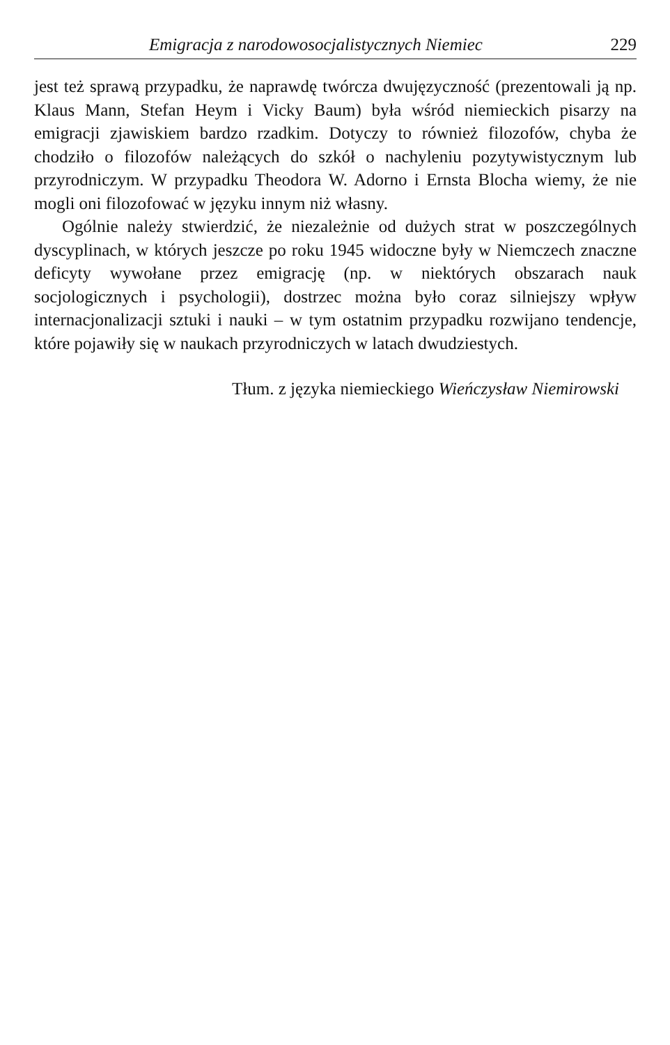Emigracja z narodowosocjalistycznych Niemiec 229
jest też sprawą przypadku, że naprawdę twórcza dwujęzyczność (prezentowali ją np. Klaus Mann, Stefan Heym i Vicky Baum) była wśród niemieckich pisarzy na emigracji zjawiskiem bardzo rzadkim. Dotyczy to również filozofów, chyba że chodziło o filozofów należących do szkół o nachyleniu pozytywistycznym lub przyrodniczym. W przypadku Theodora W. Adorno i Ernsta Blocha wiemy, że nie mogli oni filozofować w języku innym niż własny.
Ogólnie należy stwierdzić, że niezależnie od dużych strat w poszczególnych dyscyplinach, w których jeszcze po roku 1945 widoczne były w Niemczech znaczne deficyty wywołane przez emigrację (np. w niektórych obszarach nauk socjologicznych i psychologii), dostrzec można było coraz silniejszy wpływ internacjonalizacji sztuki i nauki – w tym ostatnim przypadku rozwijano tendencje, które pojawiły się w naukach przyrodniczych w latach dwudziestych.
Tłum. z języka niemieckiego Wieńczysław Niemirowski